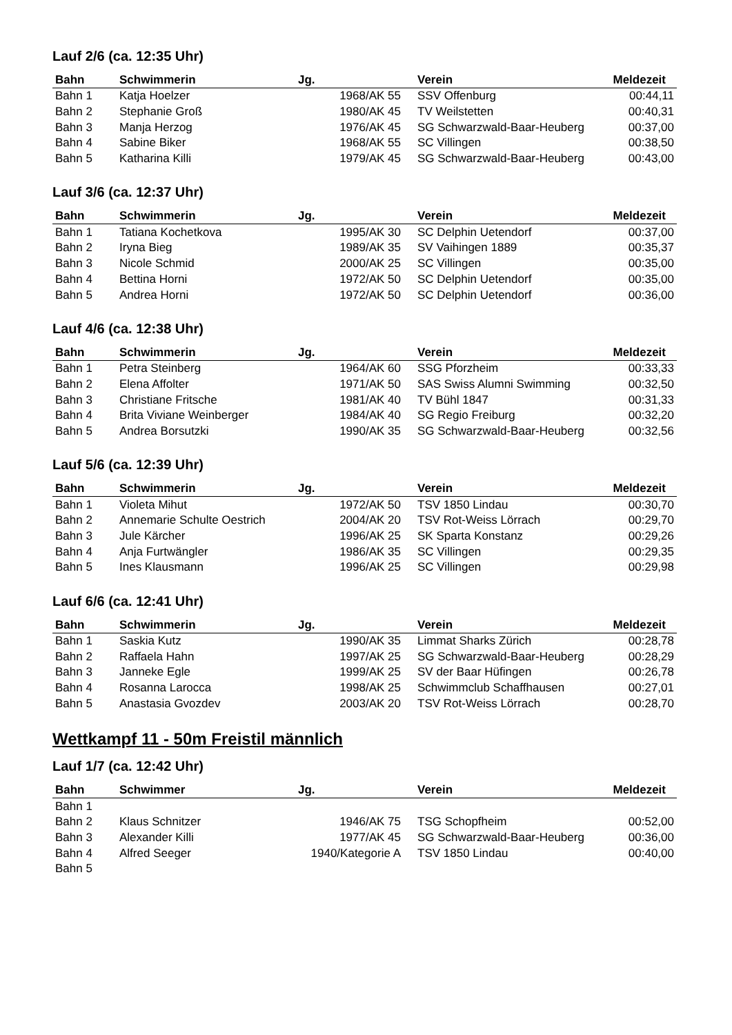Lauf 2/6 (ca. 12:35 Uhr)
| Bahn | Schwimmerin | Jg. | Verein | Meldezeit |
| --- | --- | --- | --- | --- |
| Bahn 1 | Katja Hoelzer | 1968/AK 55 | SSV Offenburg | 00:44,11 |
| Bahn 2 | Stephanie Groß | 1980/AK 45 | TV Weilstetten | 00:40,31 |
| Bahn 3 | Manja Herzog | 1976/AK 45 | SG Schwarzwald-Baar-Heuberg | 00:37,00 |
| Bahn 4 | Sabine Biker | 1968/AK 55 | SC Villingen | 00:38,50 |
| Bahn 5 | Katharina Killi | 1979/AK 45 | SG Schwarzwald-Baar-Heuberg | 00:43,00 |
Lauf 3/6 (ca. 12:37 Uhr)
| Bahn | Schwimmerin | Jg. | Verein | Meldezeit |
| --- | --- | --- | --- | --- |
| Bahn 1 | Tatiana Kochetkova | 1995/AK 30 | SC Delphin Uetendorf | 00:37,00 |
| Bahn 2 | Iryna Bieg | 1989/AK 35 | SV Vaihingen 1889 | 00:35,37 |
| Bahn 3 | Nicole Schmid | 2000/AK 25 | SC Villingen | 00:35,00 |
| Bahn 4 | Bettina Horni | 1972/AK 50 | SC Delphin Uetendorf | 00:35,00 |
| Bahn 5 | Andrea Horni | 1972/AK 50 | SC Delphin Uetendorf | 00:36,00 |
Lauf 4/6 (ca. 12:38 Uhr)
| Bahn | Schwimmerin | Jg. | Verein | Meldezeit |
| --- | --- | --- | --- | --- |
| Bahn 1 | Petra Steinberg | 1964/AK 60 | SSG Pforzheim | 00:33,33 |
| Bahn 2 | Elena Affolter | 1971/AK 50 | SAS Swiss Alumni Swimming | 00:32,50 |
| Bahn 3 | Christiane Fritsche | 1981/AK 40 | TV Bühl 1847 | 00:31,33 |
| Bahn 4 | Brita Viviane Weinberger | 1984/AK 40 | SG Regio Freiburg | 00:32,20 |
| Bahn 5 | Andrea Borsutzki | 1990/AK 35 | SG Schwarzwald-Baar-Heuberg | 00:32,56 |
Lauf 5/6 (ca. 12:39 Uhr)
| Bahn | Schwimmerin | Jg. | Verein | Meldezeit |
| --- | --- | --- | --- | --- |
| Bahn 1 | Violeta Mihut | 1972/AK 50 | TSV 1850 Lindau | 00:30,70 |
| Bahn 2 | Annemarie Schulte Oestrich | 2004/AK 20 | TSV Rot-Weiss Lörrach | 00:29,70 |
| Bahn 3 | Jule Kärcher | 1996/AK 25 | SK Sparta Konstanz | 00:29,26 |
| Bahn 4 | Anja Furtwängler | 1986/AK 35 | SC Villingen | 00:29,35 |
| Bahn 5 | Ines Klausmann | 1996/AK 25 | SC Villingen | 00:29,98 |
Lauf 6/6 (ca. 12:41 Uhr)
| Bahn | Schwimmerin | Jg. | Verein | Meldezeit |
| --- | --- | --- | --- | --- |
| Bahn 1 | Saskia Kutz | 1990/AK 35 | Limmat Sharks Zürich | 00:28,78 |
| Bahn 2 | Raffaela Hahn | 1997/AK 25 | SG Schwarzwald-Baar-Heuberg | 00:28,29 |
| Bahn 3 | Janneke Egle | 1999/AK 25 | SV der Baar Hüfingen | 00:26,78 |
| Bahn 4 | Rosanna Larocca | 1998/AK 25 | Schwimmclub Schaffhausen | 00:27,01 |
| Bahn 5 | Anastasia Gvozdev | 2003/AK 20 | TSV Rot-Weiss Lörrach | 00:28,70 |
Wettkampf 11 - 50m Freistil männlich
Lauf 1/7 (ca. 12:42 Uhr)
| Bahn | Schwimmer | Jg. | Verein | Meldezeit |
| --- | --- | --- | --- | --- |
| Bahn 1 | | | | |
| Bahn 2 | Klaus Schnitzer | 1946/AK 75 | TSG Schopfheim | 00:52,00 |
| Bahn 3 | Alexander Killi | 1977/AK 45 | SG Schwarzwald-Baar-Heuberg | 00:36,00 |
| Bahn 4 | Alfred Seeger | 1940/Kategorie A | TSV 1850 Lindau | 00:40,00 |
| Bahn 5 | | | | |